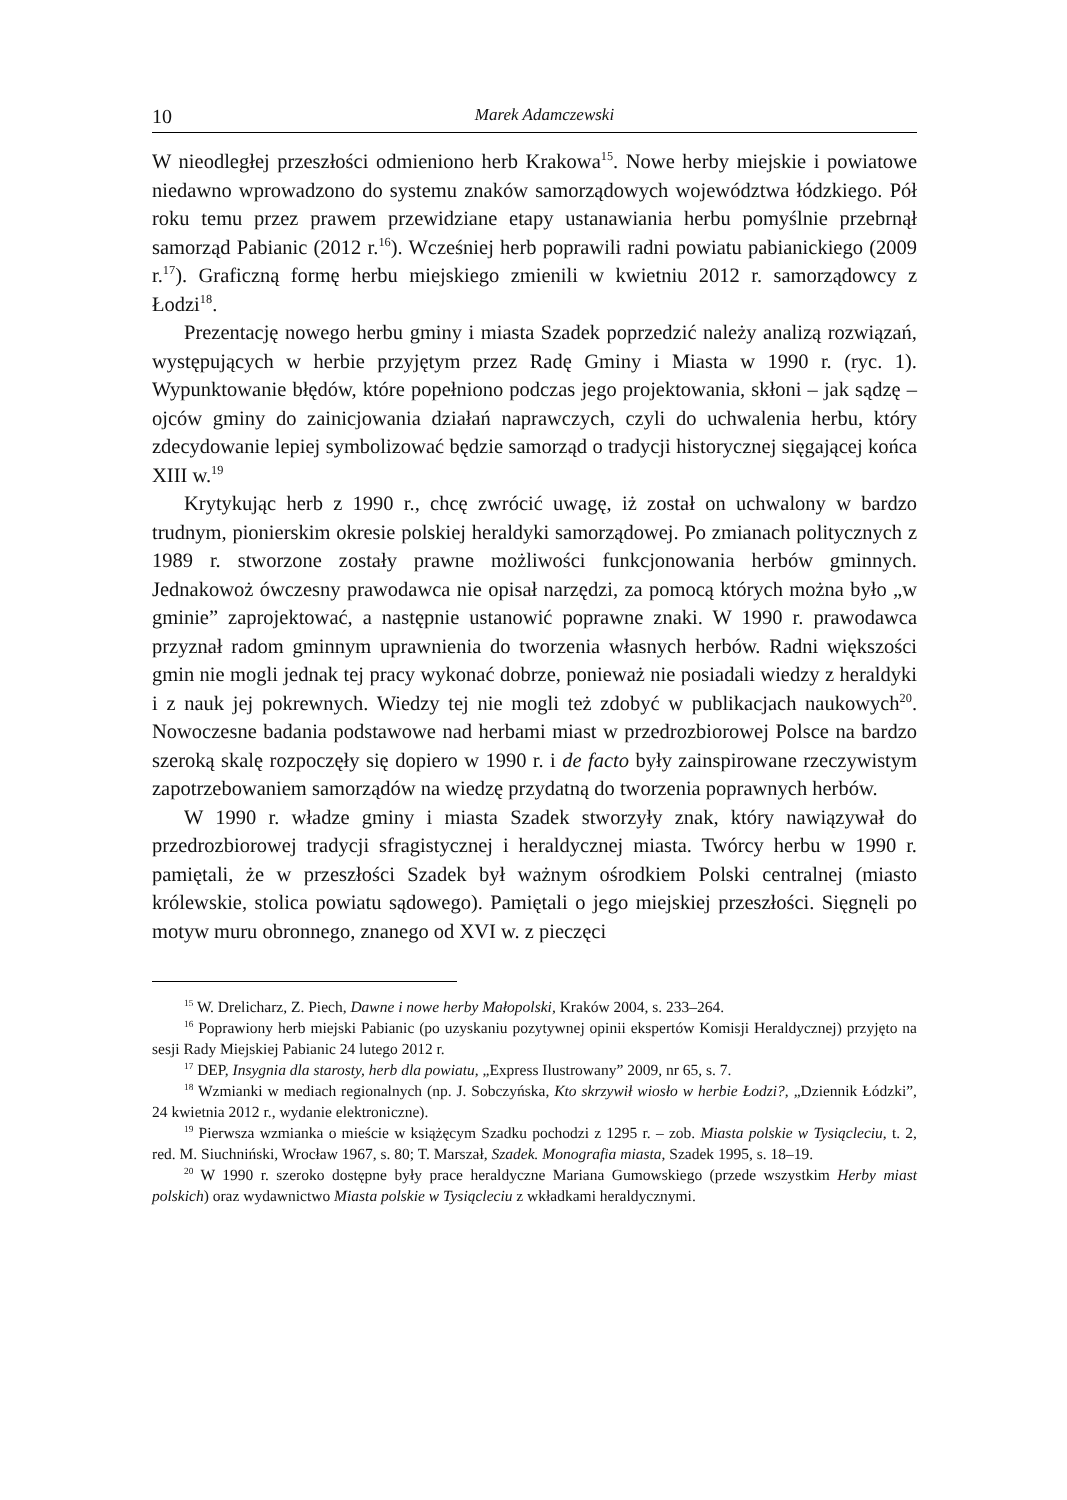10 Marek Adamczewski
W nieodległej przeszłości odmieniono herb Krakowa<sup>15</sup>. Nowe herby miejskie i powiatowe niedawno wprowadzono do systemu znaków samorządowych województwa łódzkiego. Pół roku temu przez prawem przewidziane etapy ustanawiania herbu pomyślnie przebrnął samorząd Pabianic (2012 r.<sup>16</sup>). Wcześniej herb poprawili radni powiatu pabianickiego (2009 r.<sup>17</sup>). Graficzną formę herbu miejskiego zmienili w kwietniu 2012 r. samorządowcy z Łodzi<sup>18</sup>.
Prezentację nowego herbu gminy i miasta Szadek poprzedzić należy analizą rozwiązań, występujących w herbie przyjętym przez Radę Gminy i Miasta w 1990 r. (ryc. 1). Wypunktowanie błędów, które popełniono podczas jego projektowania, skłoni – jak sądzę – ojców gminy do zainicjowania działań naprawczych, czyli do uchwalenia herbu, który zdecydowanie lepiej symbolizować będzie samorząd o tradycji historycznej sięgającej końca XIII w.<sup>19</sup>
Krytykując herb z 1990 r., chcę zwrócić uwagę, iż został on uchwalony w bardzo trudnym, pionierskim okresie polskiej heraldyki samorządowej. Po zmianach politycznych z 1989 r. stworzone zostały prawne możliwości funkcjonowania herbów gminnych. Jednakowoż ówczesny prawodawca nie opisał narzędzi, za pomocą których można było „w gminie” zaprojektować, a następnie ustanowić poprawne znaki. W 1990 r. prawodawca przyznał radom gminnym uprawnienia do tworzenia własnych herbów. Radni większości gmin nie mogli jednak tej pracy wykonać dobrze, ponieważ nie posiadali wiedzy z heraldyki i z nauk jej pokrewnych. Wiedzy tej nie mogli też zdobyć w publikacjach naukowych<sup>20</sup>. Nowoczesne badania podstawowe nad herbami miast w przedrozbiorowej Polsce na bardzo szeroką skalę rozpoczęły się dopiero w 1990 r. i de facto były zainspirowane rzeczywistym zapotrzebowaniem samorządów na wiedzę przydatną do tworzenia poprawnych herbów.
W 1990 r. władze gminy i miasta Szadek stworzyły znak, który nawiązywał do przedrozbiorowej tradycji sfragistycznej i heraldycznej miasta. Twórcy herbu w 1990 r. pamiętali, że w przeszłości Szadek był ważnym ośrodkiem Polski centralnej (miasto królewskie, stolica powiatu sądowego). Pamiętali o jego miejskiej przeszłości. Sięgnęli po motyw muru obronnego, znanego od XVI w. z pieczęci
<sup>15</sup> W. Drelicharz, Z. Piech, Dawne i nowe herby Małopolski, Kraków 2004, s. 233–264.
<sup>16</sup> Poprawiony herb miejski Pabianic (po uzyskaniu pozytywnej opinii ekspertów Komisji Heraldycznej) przyjęto na sesji Rady Miejskiej Pabianic 24 lutego 2012 r.
<sup>17</sup> DEP, Insygnia dla starosty, herb dla powiatu, „Express Ilustrowany” 2009, nr 65, s. 7.
<sup>18</sup> Wzmianki w mediach regionalnych (np. J. Sobczyńska, Kto skrzywił wiosło w herbie Łodzi?, „Dziennik Łódzki”, 24 kwietnia 2012 r., wydanie elektroniczne).
<sup>19</sup> Pierwsza wzmianka o mieście w książęcym Szadku pochodzi z 1295 r. – zob. Miasta polskie w Tysiącleciu, t. 2, red. M. Siuchniński, Wrocław 1967, s. 80; T. Marszał, Szadek. Monografia miasta, Szadek 1995, s. 18–19.
<sup>20</sup> W 1990 r. szeroko dostępne były prace heraldyczne Mariana Gumowskiego (przede wszystkim Herby miast polskich) oraz wydawnictwo Miasta polskie w Tysiącleciu z wkładkami heraldycznymi.